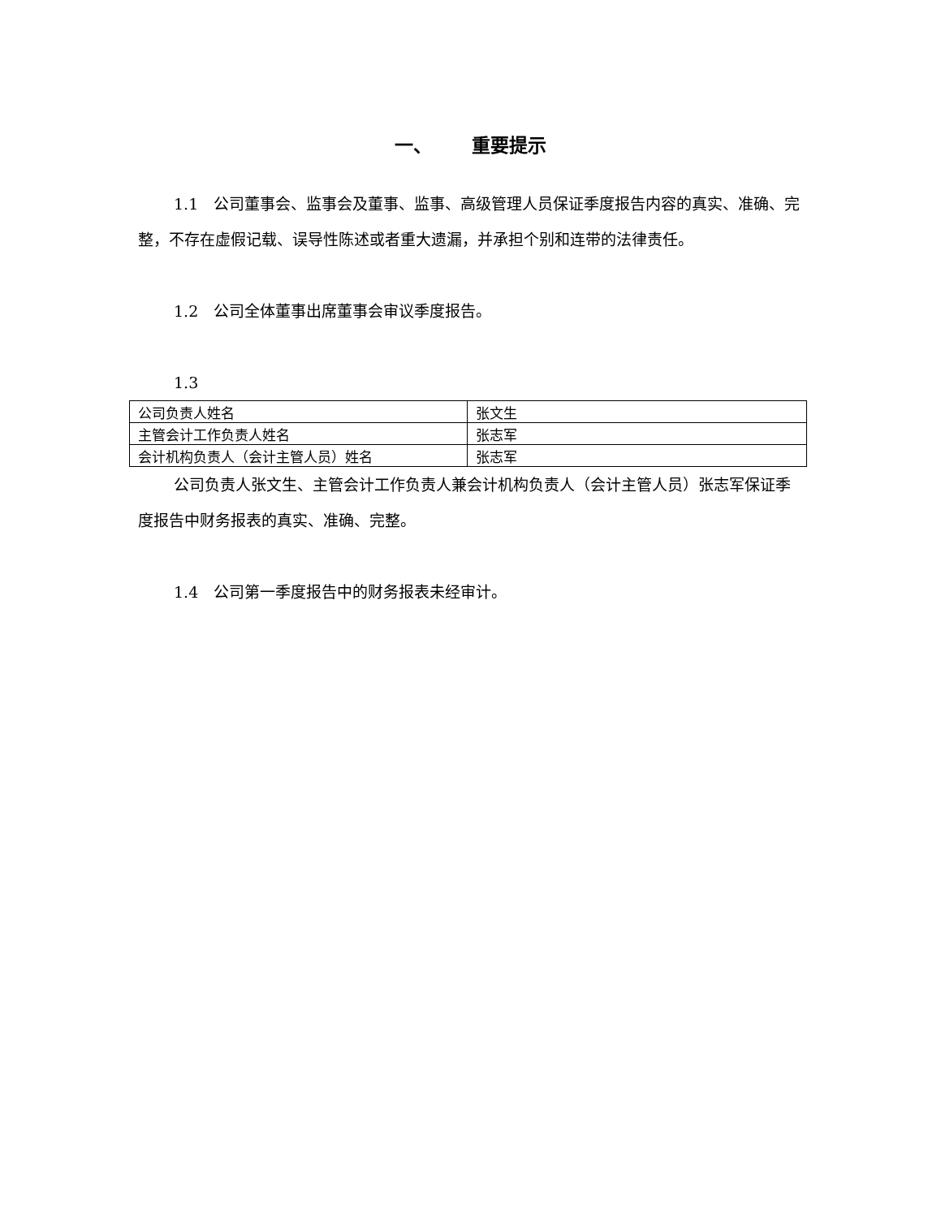一、 重要提示
1.1　公司董事会、监事会及董事、监事、高级管理人员保证季度报告内容的真实、准确、完整，不存在虚假记载、误导性陈述或者重大遗漏，并承担个别和连带的法律责任。
1.2　公司全体董事出席董事会审议季度报告。
1.3
| 公司负责人姓名 | 张文生 |
| 主管会计工作负责人姓名 | 张志军 |
| 会计机构负责人（会计主管人员）姓名 | 张志军 |
公司负责人张文生、主管会计工作负责人兼会计机构负责人（会计主管人员）张志军保证季度报告中财务报表的真实、准确、完整。
1.4　公司第一季度报告中的财务报表未经审计。